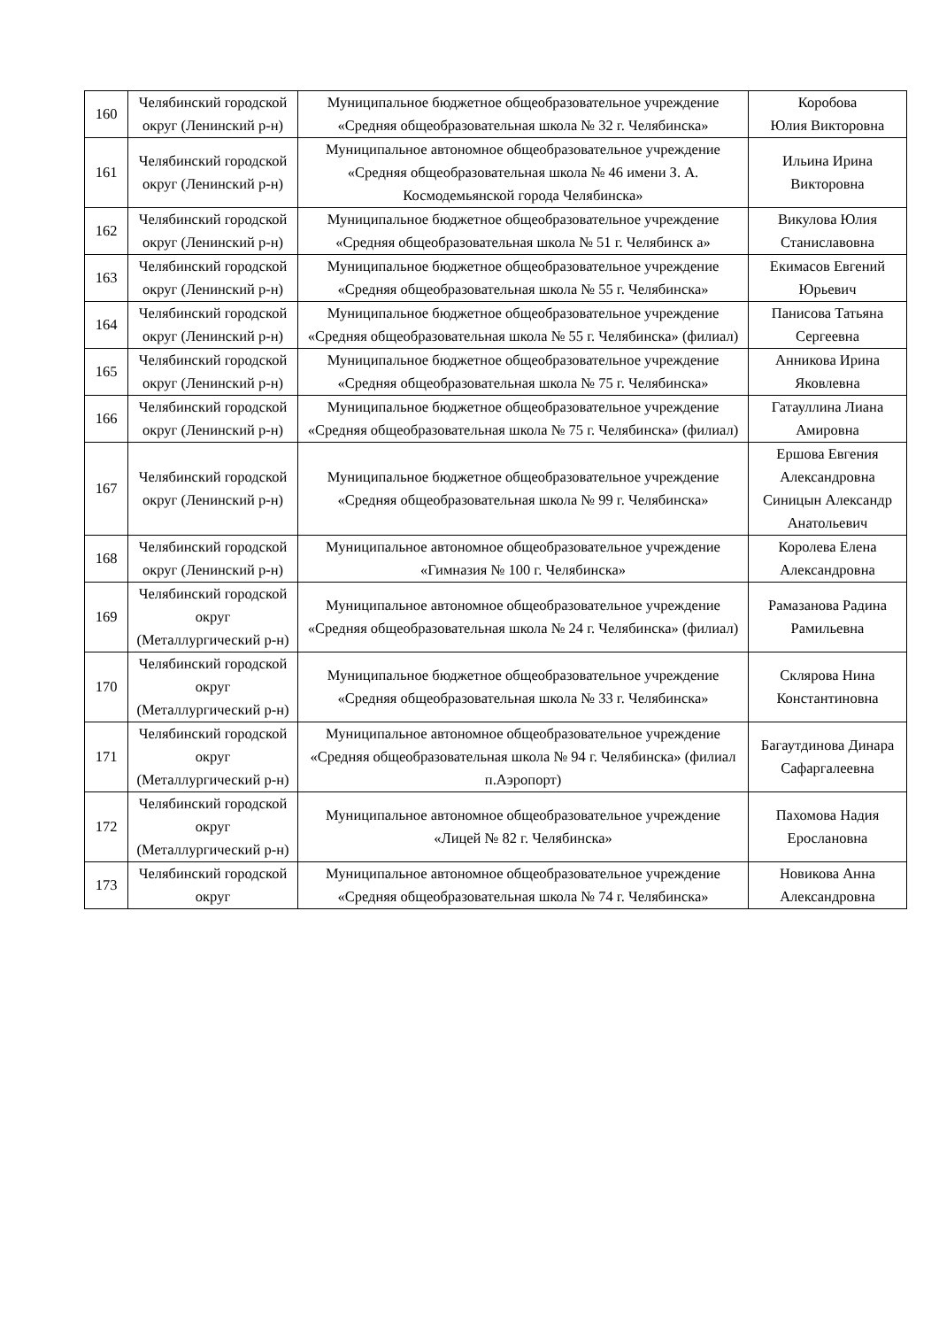| 160 | Челябинский городской округ (Ленинский р-н) | Муниципальное бюджетное общеобразовательное учреждение «Средняя общеобразовательная школа № 32 г. Челябинска» | Коробова Юлия Викторовна |
| 161 | Челябинский городской округ (Ленинский р-н) | Муниципальное автономное общеобразовательное учреждение «Средняя общеобразовательная школа № 46 имени З. А. Космодемьянской города Челябинска» | Ильина Ирина Викторовна |
| 162 | Челябинский городской округ (Ленинский р-н) | Муниципальное бюджетное общеобразовательное учреждение «Средняя общеобразовательная школа № 51 г. Челябинск а» | Викулова Юлия Станиславовна |
| 163 | Челябинский городской округ (Ленинский р-н) | Муниципальное бюджетное общеобразовательное учреждение «Средняя общеобразовательная школа № 55 г. Челябинска» | Екимасов Евгений Юрьевич |
| 164 | Челябинский городской округ (Ленинский р-н) | Муниципальное бюджетное общеобразовательное учреждение «Средняя общеобразовательная школа № 55 г. Челябинска» (филиал) | Панисова Татьяна Сергеевна |
| 165 | Челябинский городской округ (Ленинский р-н) | Муниципальное бюджетное общеобразовательное учреждение «Средняя общеобразовательная школа № 75 г. Челябинска» | Анникова Ирина Яковлевна |
| 166 | Челябинский городской округ (Ленинский р-н) | Муниципальное бюджетное общеобразовательное учреждение «Средняя общеобразовательная школа № 75 г. Челябинска» (филиал) | Гатауллина Лиана Амировна |
| 167 | Челябинский городской округ (Ленинский р-н) | Муниципальное бюджетное общеобразовательное учреждение «Средняя общеобразовательная школа № 99 г. Челябинска» | Ершова Евгения Александровна Синицын Александр Анатольевич |
| 168 | Челябинский городской округ (Ленинский р-н) | Муниципальное автономное общеобразовательное учреждение «Гимназия № 100 г. Челябинска» | Королева Елена Александровна |
| 169 | Челябинский городской округ (Металлургический р-н) | Муниципальное автономное общеобразовательное учреждение «Средняя общеобразовательная школа № 24 г. Челябинска» (филиал) | Рамазанова Радина Рамильевна |
| 170 | Челябинский городской округ (Металлургический р-н) | Муниципальное бюджетное общеобразовательное учреждение «Средняя общеобразовательная школа № 33 г. Челябинска» | Склярова Нина Константиновна |
| 171 | Челябинский городской округ (Металлургический р-н) | Муниципальное автономное общеобразовательное учреждение «Средняя общеобразовательная школа № 94 г. Челябинска» (филиал п.Аэропорт) | Багаутдинова Динара Сафаргалеевна |
| 172 | Челябинский городской округ (Металлургический р-н) | Муниципальное автономное общеобразовательное учреждение «Лицей № 82 г. Челябинска» | Пахомова Надия Ерослановна |
| 173 | Челябинский городской округ | Муниципальное автономное общеобразовательное учреждение «Средняя общеобразовательная школа № 74 г. Челябинска» | Новикова Анна Александровна |